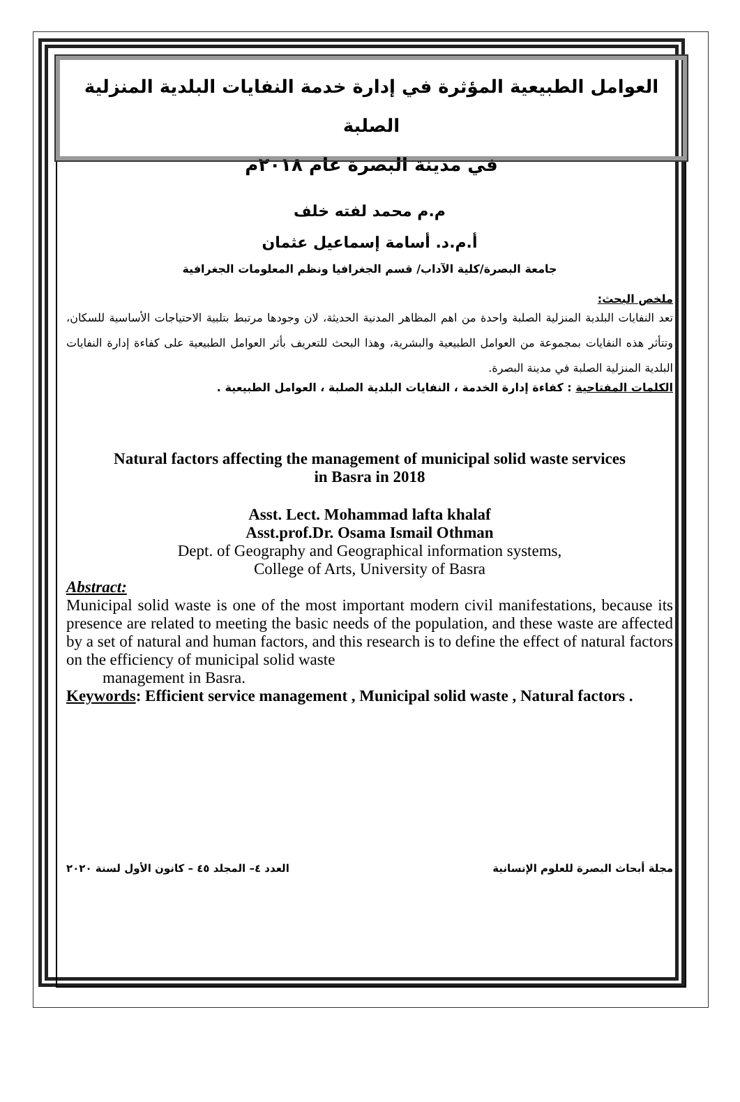العوامل الطبيعية المؤثرة في إدارة خدمة النفايات البلدية المنزلية الصلبة
في مدينة البصرة عام ٢٠١٨م
م.م محمد لفته خلف
أ.م.د. أسامة إسماعيل عثمان
جامعة البصرة/كلية الآداب/ قسم الجغرافيا ونظم المعلومات الجغرافية
ملخص البحث:
تعد النفايات البلدية المنزلية الصلبة واحدة من اهم المظاهر المدنية الحديثة، لان وجودها مرتبط بتلبية الاحتياجات الأساسية للسكان، وتتأثر هذه النفايات بمجموعة من العوامل الطبيعية والبشرية، وهذا البحث للتعريف بأثر العوامل الطبيعية على كفاءة إدارة النفايات البلدية المنزلية الصلبة في مدينة البصرة.
الكلمات المفتاحية : كفاءة إدارة الخدمة ، النفايات البلدية الصلبة ، العوامل الطبيعية .
Natural factors affecting the management of municipal solid waste services
in Basra in 2018
Asst. Lect. Mohammad lafta khalaf
Asst.prof.Dr. Osama Ismail Othman
Dept. of Geography and Geographical information systems,
College of Arts, University of Basra
Abstract:
Municipal solid waste is one of the most important modern civil manifestations, because its presence are related to meeting the basic needs of the population, and these waste are affected by a set of natural and human factors, and this research is to define the effect of natural factors on the efficiency of municipal solid waste
management in Basra.
Keywords: Efficient service management , Municipal solid waste , Natural factors .
مجلة أبحاث البصرة للعلوم الإنسانية العدد ٤– المجلد ٤٥ – كانون الأول لسنة ٢٠٢٠